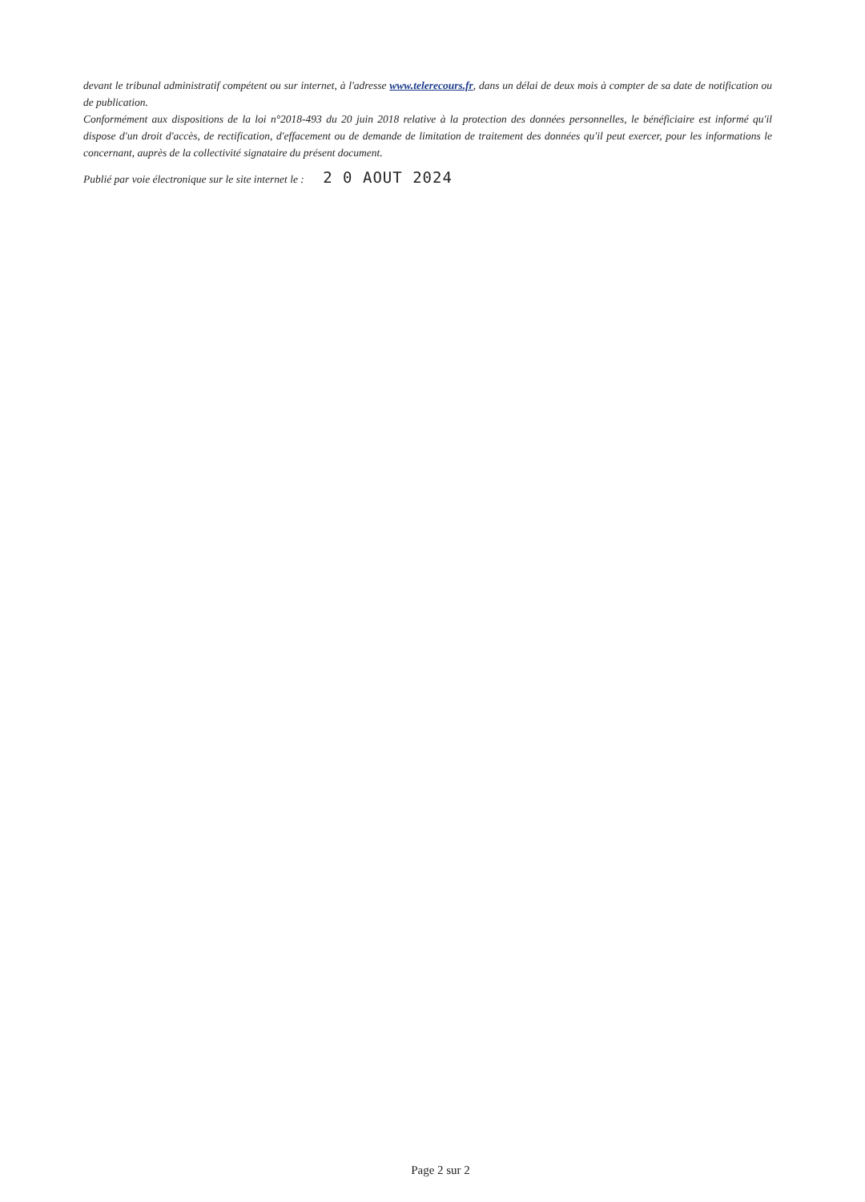devant le tribunal administratif compétent ou sur internet, à l'adresse www.telerecours.fr, dans un délai de deux mois à compter de sa date de notification ou de publication.
Conformément aux dispositions de la loi n°2018-493 du 20 juin 2018 relative à la protection des données personnelles, le bénéficiaire est informé qu'il dispose d'un droit d'accès, de rectification, d'effacement ou de demande de limitation de traitement des données qu'il peut exercer, pour les informations le concernant, auprès de la collectivité signataire du présent document.
Publié par voie électronique sur le site internet le : 2 0 AOUT 2024
Page 2 sur 2